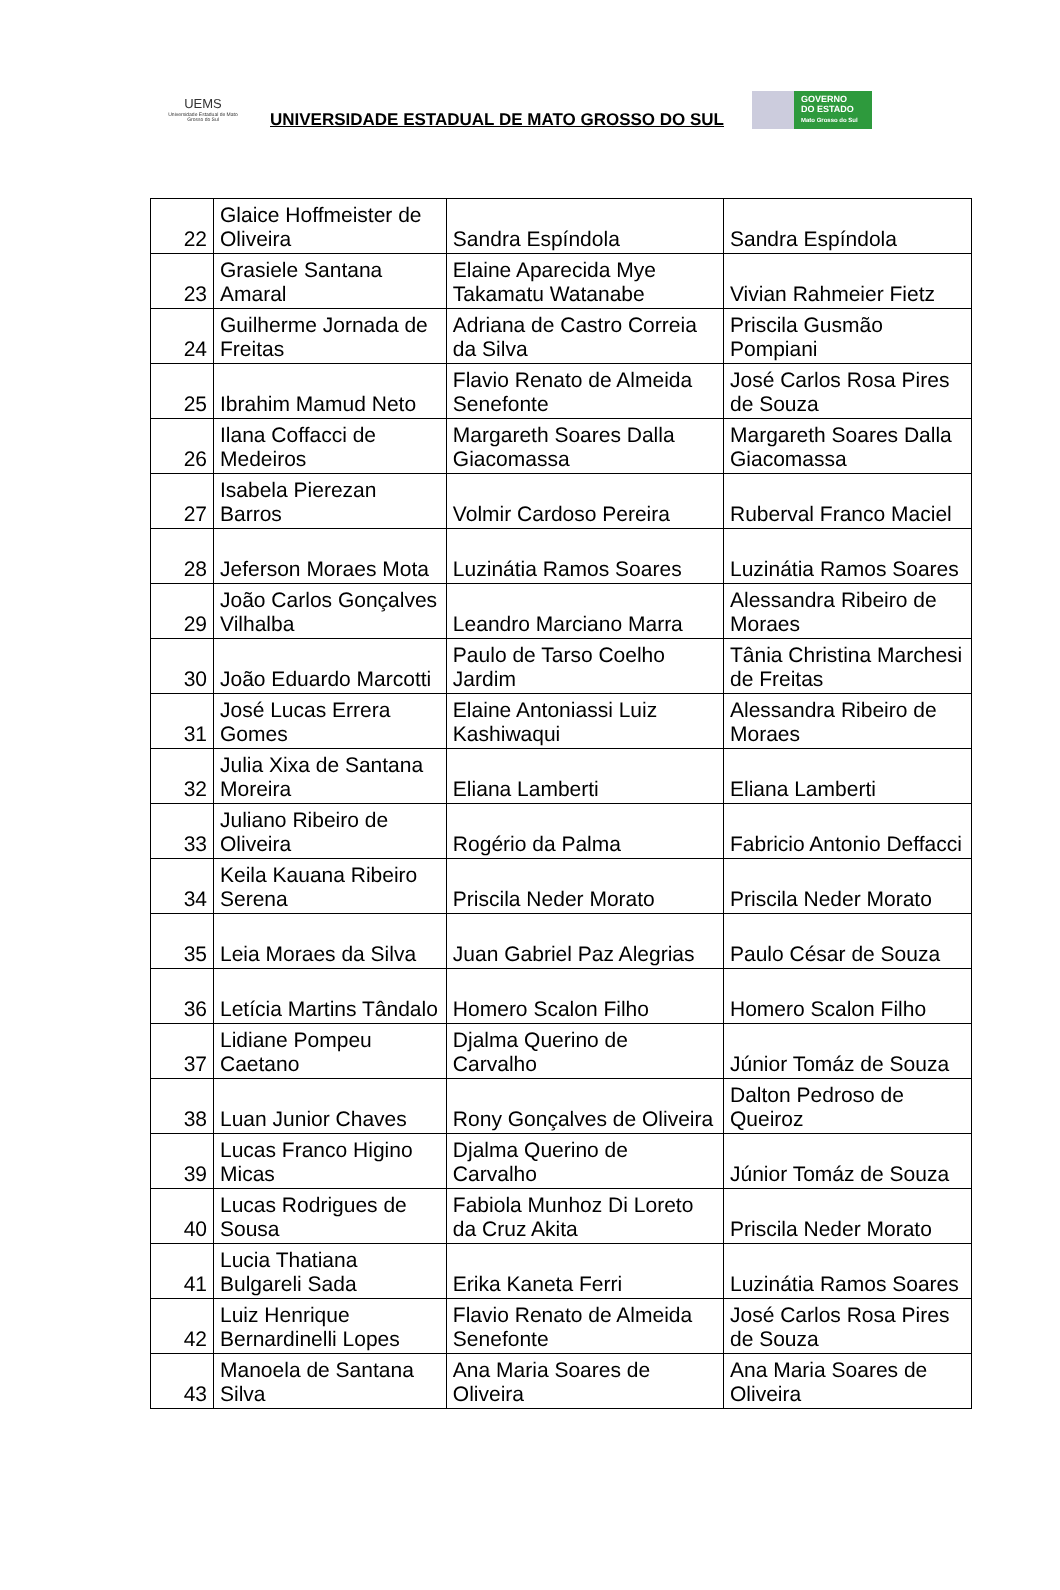UEMS
Universidade Estadual de Mato Grosso do Sul
UNIVERSIDADE ESTADUAL DE MATO GROSSO DO SUL
GOVERNO
DO ESTADO
Mato Grosso do Sul
| 22 | Glaice Hoffmeister de Oliveira | Sandra Espíndola | Sandra Espíndola |
| 23 | Grasiele Santana Amaral | Elaine Aparecida Mye Takamatu Watanabe | Vivian Rahmeier Fietz |
| 24 | Guilherme Jornada de Freitas | Adriana de Castro Correia da Silva | Priscila Gusmão Pompiani |
| 25 | Ibrahim Mamud Neto | Flavio Renato de Almeida Senefonte | José Carlos Rosa Pires de Souza |
| 26 | Ilana Coffacci de Medeiros | Margareth Soares Dalla Giacomassa | Margareth Soares Dalla Giacomassa |
| 27 | Isabela Pierezan Barros | Volmir Cardoso Pereira | Ruberval Franco Maciel |
| 28 | Jeferson Moraes Mota | Luzinátia Ramos Soares | Luzinátia Ramos Soares |
| 29 | João Carlos Gonçalves Vilhalba | Leandro Marciano Marra | Alessandra Ribeiro de Moraes |
| 30 | João Eduardo Marcotti | Paulo de Tarso Coelho Jardim | Tânia Christina Marchesi de Freitas |
| 31 | José Lucas Errera Gomes | Elaine Antoniassi Luiz Kashiwaqui | Alessandra Ribeiro de Moraes |
| 32 | Julia Xixa de Santana Moreira | Eliana Lamberti | Eliana Lamberti |
| 33 | Juliano Ribeiro de Oliveira | Rogério da Palma | Fabricio Antonio Deffacci |
| 34 | Keila Kauana Ribeiro Serena | Priscila Neder Morato | Priscila Neder Morato |
| 35 | Leia Moraes da Silva | Juan Gabriel Paz Alegrias | Paulo César de Souza |
| 36 | Letícia Martins Tândalo | Homero Scalon Filho | Homero Scalon Filho |
| 37 | Lidiane Pompeu Caetano | Djalma Querino de Carvalho | Júnior Tomáz de Souza |
| 38 | Luan Junior Chaves | Rony Gonçalves de Oliveira | Dalton Pedroso de Queiroz |
| 39 | Lucas Franco Higino Micas | Djalma Querino de Carvalho | Júnior Tomáz de Souza |
| 40 | Lucas Rodrigues de Sousa | Fabiola Munhoz Di Loreto da Cruz Akita | Priscila Neder Morato |
| 41 | Lucia Thatiana Bulgareli Sada | Erika Kaneta Ferri | Luzinátia Ramos Soares |
| 42 | Luiz Henrique Bernardinelli Lopes | Flavio Renato de Almeida Senefonte | José Carlos Rosa Pires de Souza |
| 43 | Manoela de Santana Silva | Ana Maria Soares de Oliveira | Ana Maria Soares de Oliveira |